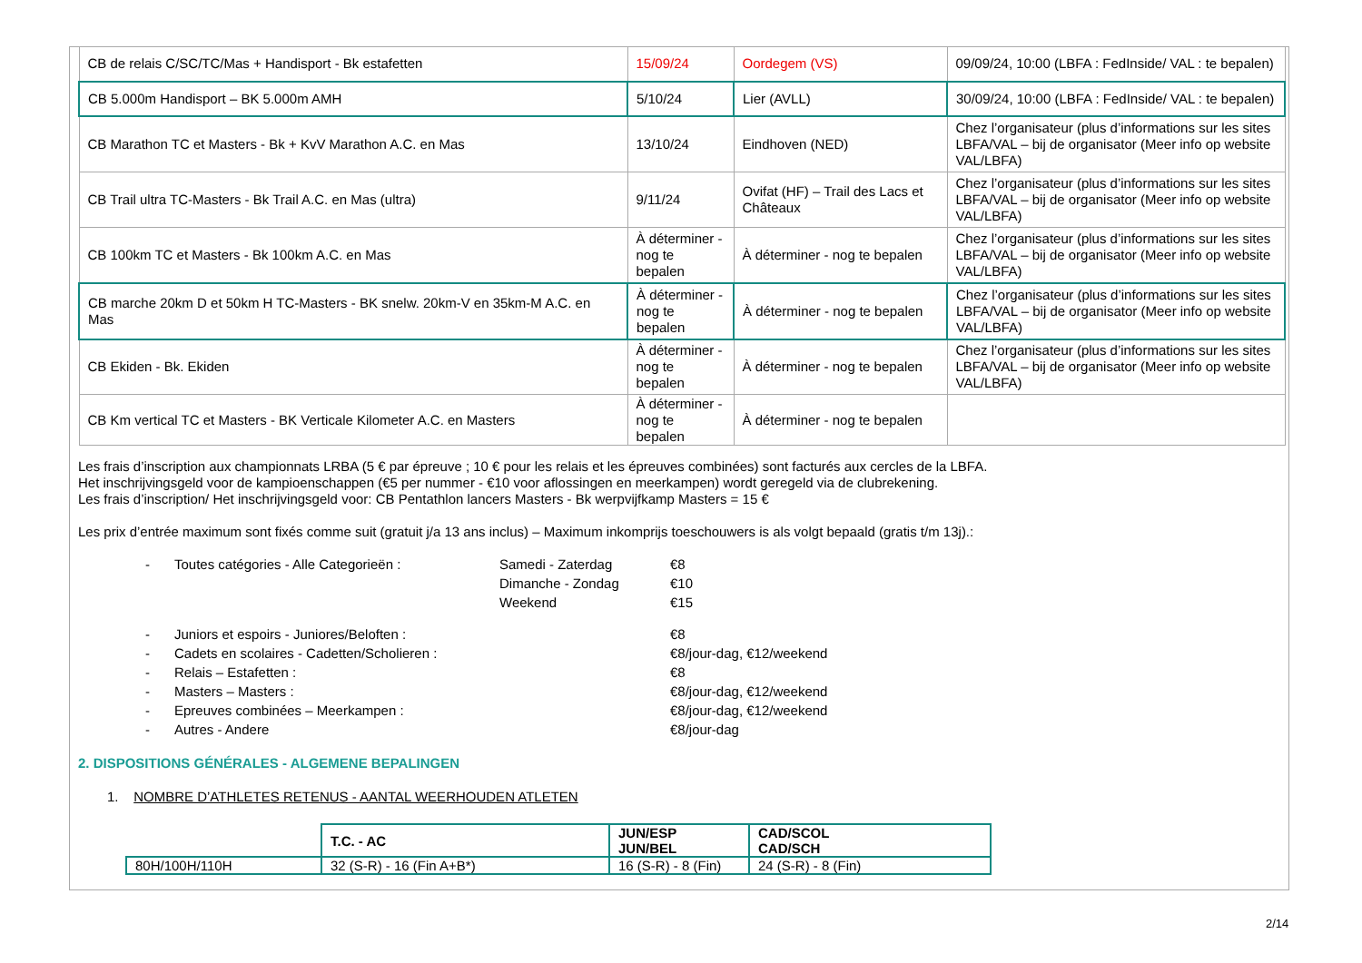| CB de relais C/SC/TC/Mas + Handisport - Bk estafetten | 15/09/24 | Oordegem (VS) | 09/09/24, 10:00 (LBFA : FedInside/ VAL : te bepalen) |
| CB 5.000m Handisport – BK 5.000m AMH | 5/10/24 | Lier (AVLL) | 30/09/24, 10:00 (LBFA : FedInside/ VAL : te bepalen) |
| CB Marathon TC et Masters - Bk + KvV Marathon A.C. en Mas | 13/10/24 | Eindhoven (NED) | Chez l’organisateur (plus d’informations sur les sites LBFA/VAL – bij de organisator (Meer info op website VAL/LBFA) |
| CB Trail ultra TC-Masters - Bk Trail A.C. en Mas (ultra) | 9/11/24 | Ovifat (HF) – Trail des Lacs et Châteaux | Chez l’organisateur (plus d’informations sur les sites LBFA/VAL – bij de organisator (Meer info op website VAL/LBFA) |
| CB 100km TC et Masters - Bk 100km A.C. en Mas | À déterminer - nog te bepalen | À déterminer - nog te bepalen | Chez l’organisateur (plus d’informations sur les sites LBFA/VAL – bij de organisator (Meer info op website VAL/LBFA) |
| CB marche 20km D et 50km H TC-Masters - BK snelw. 20km-V en 35km-M A.C. en Mas | À déterminer - nog te bepalen | À déterminer - nog te bepalen | Chez l’organisateur (plus d’informations sur les sites LBFA/VAL – bij de organisator (Meer info op website VAL/LBFA) |
| CB Ekiden - Bk. Ekiden | À déterminer - nog te bepalen | À déterminer - nog te bepalen | Chez l’organisateur (plus d’informations sur les sites LBFA/VAL – bij de organisator (Meer info op website VAL/LBFA) |
| CB Km vertical TC et Masters - BK Verticale Kilometer A.C. en Masters | À déterminer - nog te bepalen | À déterminer - nog te bepalen | |
Les frais d’inscription aux championnats LRBA (5 € par épreuve ; 10 € pour les relais et les épreuves combinées) sont facturés aux cercles de la LBFA.
Het inschrijvingsgeld voor de kampioenschappen (€5 per nummer - €10 voor aflossingen en meerkampen) wordt geregeld via de clubrekening.
Les frais d’inscription/ Het inschrijvingsgeld voor: CB Pentathlon lancers Masters - Bk werpvijfkamp Masters = 15 €
Les prix d’entrée maximum sont fixés comme suit (gratuit j/a 13 ans inclus) – Maximum inkomprijs toeschouwers is als volgt bepaald (gratis t/m 13j).:
- Toutes catégories - Alle Categorieën : Samedi - Zaterdag €8
Dimanche - Zondag €10
Weekend €15
- Juniors et espoirs - Juniores/Beloften : €8
- Cadets en scolaires - Cadetten/Scholieren : €8/jour-dag, €12/weekend
- Relais – Estafetten : €8
- Masters – Masters : €8/jour-dag, €12/weekend
- Epreuves combinées – Meerkampen : €8/jour-dag, €12/weekend
- Autres - Andere €8/jour-dag
2. DISPOSITIONS GÉNÉRALES - ALGEMENE BEPALINGEN
1. NOMBRE D’ATHLETES RETENUS - AANTAL WEERHOUDEN ATLETEN
| | T.C. - AC | JUN/ESP JUN/BEL | CAD/SCOL CAD/SCH |
| 80H/100H/110H | 32 (S-R) - 16 (Fin A+B*) | 16 (S-R) - 8 (Fin) | 24 (S-R) - 8 (Fin) |
2/14